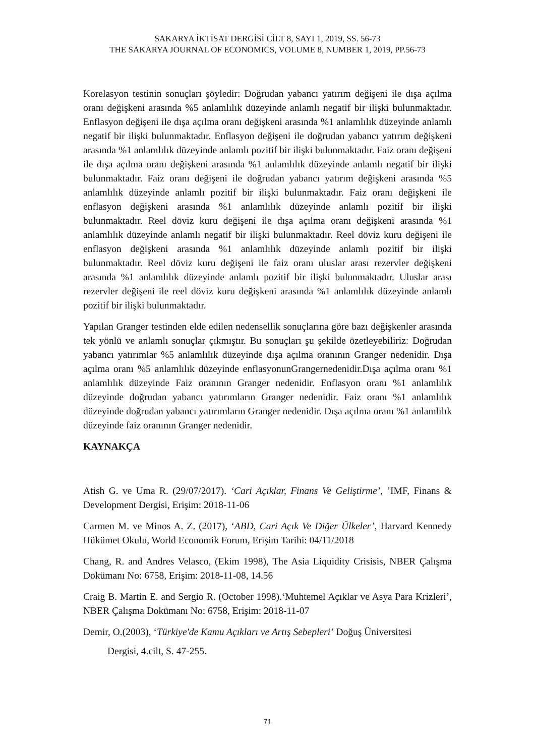SAKARYA İKTİSAT DERGİSİ CİLT 8, SAYI 1, 2019, SS. 56-73
THE SAKARYA JOURNAL OF ECONOMICS, VOLUME 8, NUMBER 1, 2019, PP.56-73
Korelasyon testinin sonuçları şöyledir: Doğrudan yabancı yatırım değişeni ile dışa açılma oranı değişkeni arasında %5 anlamlılık düzeyinde anlamlı negatif bir ilişki bulunmaktadır. Enflasyon değişeni ile dışa açılma oranı değişkeni arasında %1 anlamlılık düzeyinde anlamlı negatif bir ilişki bulunmaktadır. Enflasyon değişeni ile doğrudan yabancı yatırım değişkeni arasında %1 anlamlılık düzeyinde anlamlı pozitif bir ilişki bulunmaktadır. Faiz oranı değişeni ile dışa açılma oranı değişkeni arasında %1 anlamlılık düzeyinde anlamlı negatif bir ilişki bulunmaktadır. Faiz oranı değişeni ile doğrudan yabancı yatırım değişkeni arasında %5 anlamlılık düzeyinde anlamlı pozitif bir ilişki bulunmaktadır. Faiz oranı değişkeni ile enflasyon değişkeni arasında %1 anlamlılık düzeyinde anlamlı pozitif bir ilişki bulunmaktadır. Reel döviz kuru değişeni ile dışa açılma oranı değişkeni arasında %1 anlamlılık düzeyinde anlamlı negatif bir ilişki bulunmaktadır. Reel döviz kuru değişeni ile enflasyon değişkeni arasında %1 anlamlılık düzeyinde anlamlı pozitif bir ilişki bulunmaktadır. Reel döviz kuru değişeni ile faiz oranı uluslar arası rezervler değişkeni arasında %1 anlamlılık düzeyinde anlamlı pozitif bir ilişki bulunmaktadır. Uluslar arası rezervler değişeni ile reel döviz kuru değişkeni arasında %1 anlamlılık düzeyinde anlamlı pozitif bir ilişki bulunmaktadır.
Yapılan Granger testinden elde edilen nedensellik sonuçlarına göre bazı değişkenler arasında tek yönlü ve anlamlı sonuçlar çıkmıştır. Bu sonuçları şu şekilde özetleyebiliriz: Doğrudan yabancı yatırımlar %5 anlamlılık düzeyinde dışa açılma oranının Granger nedenidir. Dışa açılma oranı %5 anlamlılık düzeyinde enflasyonunGrangernedenidir.Dışa açılma oranı %1 anlamlılık düzeyinde Faiz oranının Granger nedenidir. Enflasyon oranı %1 anlamlılık düzeyinde doğrudan yabancı yatırımların Granger nedenidir. Faiz oranı %1 anlamlılık düzeyinde doğrudan yabancı yatırımların Granger nedenidir. Dışa açılma oranı %1 anlamlılık düzeyinde faiz oranının Granger nedenidir.
KAYNAKÇA
Atish G. ve Uma R. (29/07/2017). ‘Cari Açıklar, Finans Ve Geliştirme’, ’IMF, Finans & Development Dergisi, Erişim: 2018-11-06
Carmen M. ve Minos A. Z. (2017), ‘ABD, Cari Açık Ve Diğer Ülkeler’, Harvard Kennedy Hükümet Okulu, World Economik Forum, Erişim Tarihi: 04/11/2018
Chang, R. and Andres Velasco, (Ekim 1998), The Asia Liquidity Crisisis, NBER Çalışma Dokümanı No: 6758, Erişim: 2018-11-08, 14.56
Craig B. Martin E. and Sergio R. (October 1998).‘Muhtemel Açıklar ve Asya Para Krizleri’, NBER Çalışma Dokümanı No: 6758, Erişim: 2018-11-07
Demir, O.(2003), ‘Türkiye'de Kamu Açıkları ve Artış Sebepleri’ Doğuş Üniversitesi
Dergisi, 4.cilt, S. 47-255.
71